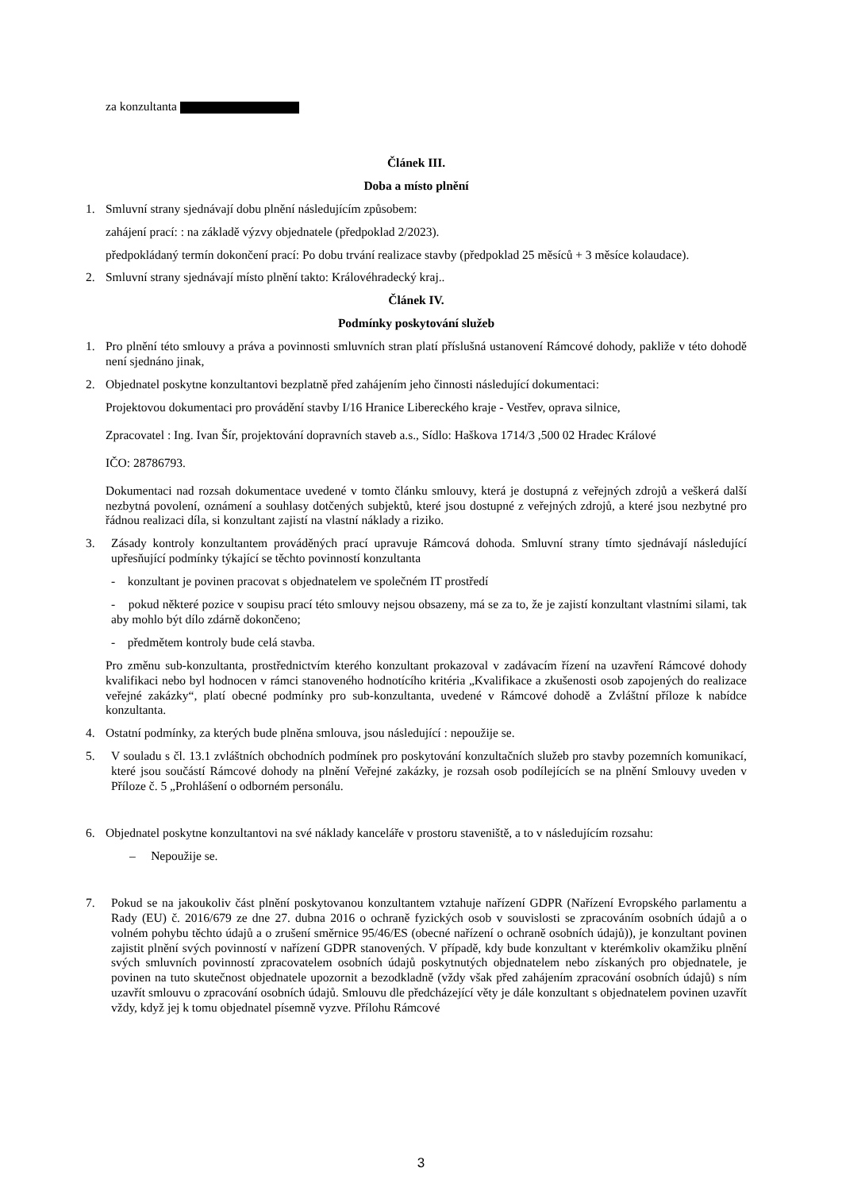za konzultanta
Článek III.
Doba a místo plnění
1. Smluvní strany sjednávají dobu plnění následujícím způsobem:
zahájení prací: : na základě výzvy objednatele (předpoklad 2/2023).
předpokládaný termín dokončení prací: Po dobu trvání realizace stavby (předpoklad 25 měsíců + 3 měsíce kolaudace).
2. Smluvní strany sjednávají místo plnění takto: Královéhradecký kraj..
Článek IV.
Podmínky poskytování služeb
1. Pro plnění této smlouvy a práva a povinnosti smluvních stran platí příslušná ustanovení Rámcové dohody, pakliže v této dohodě není sjednáno jinak,
2. Objednatel poskytne konzultantovi bezplatně před zahájením jeho činnosti následující dokumentaci:
Projektovou dokumentaci pro provádění stavby I/16 Hranice Libereckého kraje - Vestřev, oprava silnice,
Zpracovatel : Ing. Ivan Šír, projektování dopravních staveb a.s., Sídlo: Haškova 1714/3 ,500 02 Hradec Králové
IČO: 28786793.
Dokumentaci nad rozsah dokumentace uvedené v tomto článku smlouvy, která je dostupná z veřejných zdrojů a veškerá další nezbytná povolení, oznámení a souhlasy dotčených subjektů, které jsou dostupné z veřejných zdrojů, a které jsou nezbytné pro řádnou realizaci díla, si konzultant zajistí na vlastní náklady a riziko.
3. Zásady kontroly konzultantem prováděných prací upravuje Rámcová dohoda. Smluvní strany tímto sjednávají následující upřesňující podmínky týkající se těchto povinností konzultanta
- konzultant je povinen pracovat s objednatelem ve společném IT prostředí
- pokud některé pozice v soupisu prací této smlouvy nejsou obsazeny, má se za to, že je zajistí konzultant vlastními silami, tak aby mohlo být dílo zdárně dokončeno;
- předmětem kontroly bude celá stavba.
Pro změnu sub-konzultanta, prostřednictvím kterého konzultant prokazoval v zadávacím řízení na uzavření Rámcové dohody kvalifikaci nebo byl hodnocen v rámci stanoveného hodnotícího kritéria „Kvalifikace a zkušenosti osob zapojených do realizace veřejné zakázky“, platí obecné podmínky pro sub-konzultanta, uvedené v Rámcové dohodě a Zvláštní příloze k nabídce konzultanta.
4. Ostatní podmínky, za kterých bude plněna smlouva, jsou následující : nepoužije se.
5. V souladu s čl. 13.1 zvláštních obchodních podmínek pro poskytování konzultačních služeb pro stavby pozemních komunikací, které jsou součástí Rámcové dohody na plnění Veřejné zakázky, je rozsah osob podílejících se na plnění Smlouvy uveden v Příloze č. 5 „Prohlášení o odborném personálu.
6. Objednatel poskytne konzultantovi na své náklady kanceláře v prostoru staveniště, a to v následujícím rozsahu:
– Nepoužije se.
7. Pokud se na jakoukoliv část plnění poskytovanou konzultantem vztahuje nařízení GDPR (Nařízení Evropského parlamentu a Rady (EU) č. 2016/679 ze dne 27. dubna 2016 o ochraně fyzických osob v souvislosti se zpracováním osobních údajů a o volném pohybu těchto údajů a o zrušení směrnice 95/46/ES (obecné nařízení o ochraně osobních údajů)), je konzultant povinen zajistit plnění svých povinností v nařízení GDPR stanovených. V případě, kdy bude konzultant v kterémkoliv okamžiku plnění svých smluvních povinností zpracovatelem osobních údajů poskytnutých objednatelem nebo získaných pro objednatele, je povinen na tuto skutečnost objednatele upozornit a bezodkladně (vždy však před zahájením zpracování osobních údajů) s ním uzavřít smlouvu o zpracování osobních údajů. Smlouvu dle předcházející věty je dále konzultant s objednatelem povinen uzavřít vždy, když jej k tomu objednatel písemně vyzve. Přílohu Rámcové
3